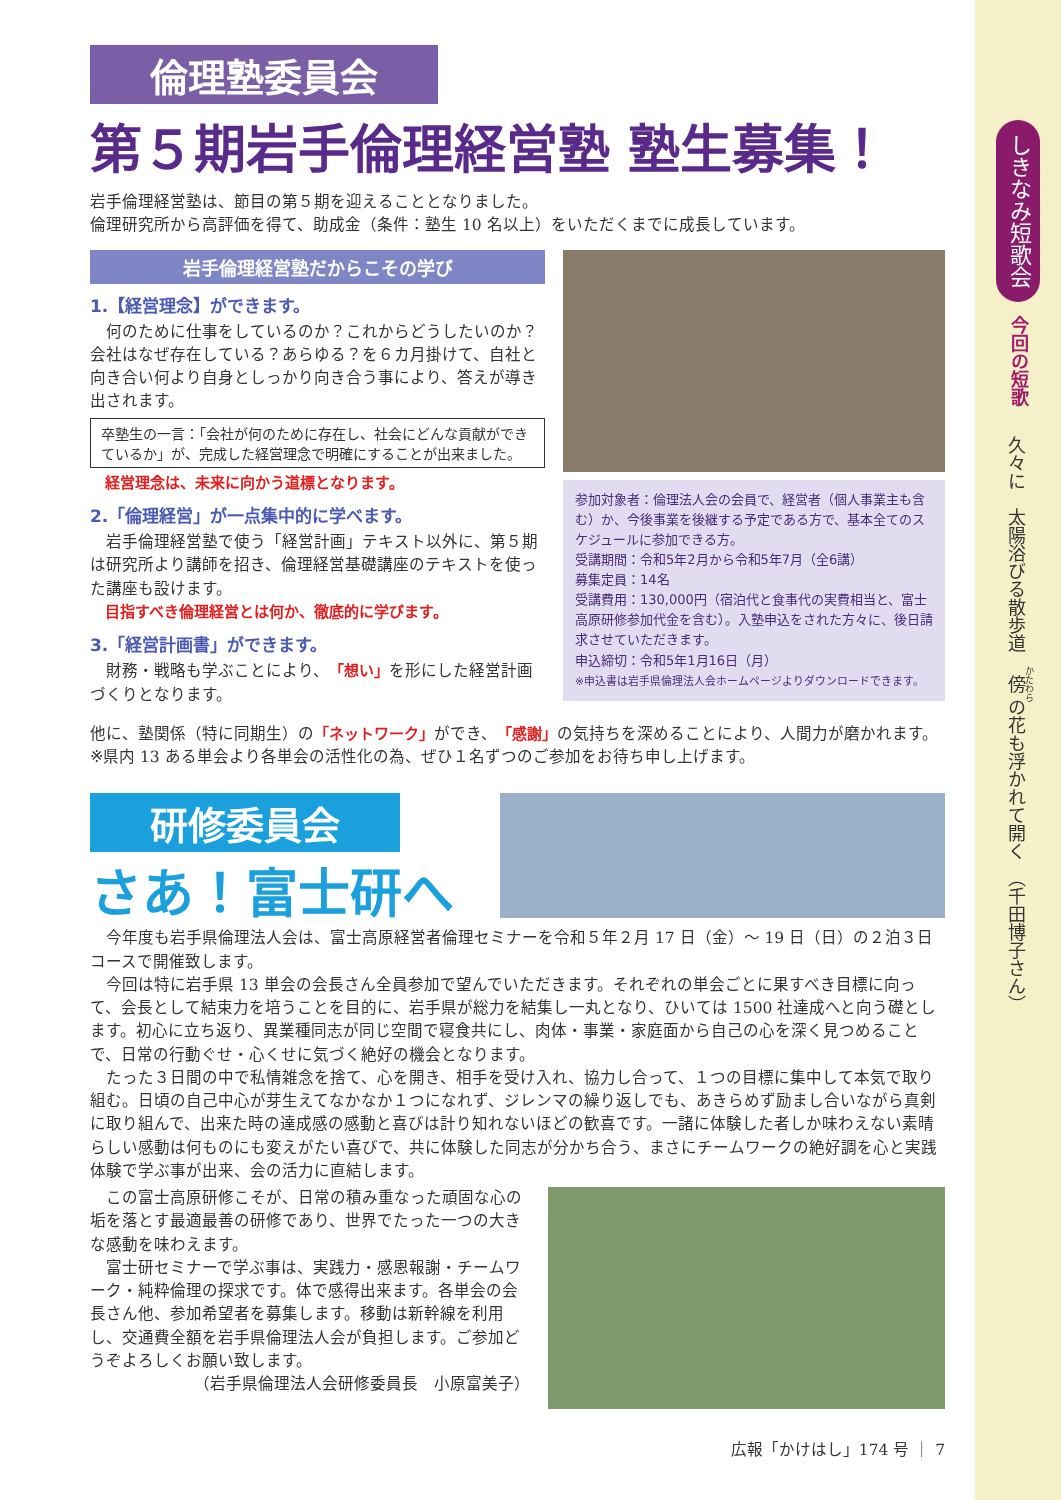倫理塾委員会
第５期岩手倫理経営塾 塾生募集！
岩手倫理経営塾は、節目の第５期を迎えることとなりました。
倫理研究所から高評価を得て、助成金（条件：塾生 10 名以上）をいただくまでに成長しています。
岩手倫理経営塾だからこその学び
1.【経営理念】ができます。
　何のために仕事をしているのか？これからどうしたいのか？会社はなぜ存在している？あらゆる？を６カ月掛けて、自社と向き合い何より自身としっかり向き合う事により、答えが導き出されます。
卒塾生の一言：「会社が何のために存在し、社会にどんな貢献ができているか」が、完成した経営理念で明確にすることが出来ました。
　経営理念は、未来に向かう道標となります。
2.「倫理経営」が一点集中的に学べます。
　岩手倫理経営塾で使う「経営計画」テキスト以外に、第５期は研究所より講師を招き、倫理経営基礎講座のテキストを使った講座も設けます。
　目指すべき倫理経営とは何か、徹底的に学びます。
3.「経営計画書」ができます。
　財務・戦略も学ぶことにより、「想い」を形にした経営計画づくりとなります。
参加対象者：倫理法人会の会員で、経営者（個人事業主も含む）か、今後事業を後継する予定である方で、基本全てのスケジュールに参加できる方。
受講期間：令和5年2月から令和5年7月（全6講）
募集定員：14名
受講費用：130,000円（宿泊代と食事代の実費相当と、富士高原研修参加代金を含む）。入塾申込をされた方々に、後日請求させていただきます。
申込締切：令和5年1月16日（月）
※申込書は岩手県倫理法人会ホームページよりダウンロードできます。
他に、塾関係（特に同期生）の「ネットワーク」ができ、「感謝」の気持ちを深めることにより、人間力が磨かれます。
※県内 13 ある単会より各単会の活性化の為、ぜひ１名ずつのご参加をお待ち申し上げます。
研修委員会
さあ！富士研へ
　今年度も岩手県倫理法人会は、富士高原経営者倫理セミナーを令和５年２月 17 日（金）～ 19 日（日）の２泊３日コースで開催致します。
　今回は特に岩手県 13 単会の会長さん全員参加で望んでいただきます。それぞれの単会ごとに果すべき目標に向って、会長として結束力を培うことを目的に、岩手県が総力を結集し一丸となり、ひいては 1500 社達成へと向う礎とします。初心に立ち返り、異業種同志が同じ空間で寝食共にし、肉体・事業・家庭面から自己の心を深く見つめることで、日常の行動ぐせ・心くせに気づく絶好の機会となります。
　たった３日間の中で私情雑念を捨て、心を開き、相手を受け入れ、協力し合って、１つの目標に集中して本気で取り組む。日頃の自己中心が芽生えてなかなか１つになれず、ジレンマの繰り返しでも、あきらめず励まし合いながら真剣に取り組んで、出来た時の達成感の感動と喜びは計り知れないほどの歓喜です。一諸に体験した者しか味わえない素晴らしい感動は何ものにも変えがたい喜びで、共に体験した同志が分かち合う、まさにチームワークの絶好調を心と実践体験で学ぶ事が出来、会の活力に直結します。
　この富士高原研修こそが、日常の積み重なった頑固な心の垢を落とす最適最善の研修であり、世界でたった一つの大きな感動を味わえます。
　富士研セミナーで学ぶ事は、実践力・感恩報謝・チームワーク・純粋倫理の探求です。体で感得出来ます。各単会の会長さん他、参加希望者を募集します。移動は新幹線を利用し、交通費全額を岩手県倫理法人会が負担します。ご参加どうぞよろしくお願い致します。
（岩手県倫理法人会研修委員長　小原富美子）
広報「かけはし」174 号 ｜ 7
しきなみ短歌会
今回の短歌
久々に　太陽浴びる散歩道　傍の花も浮かれて開く　（千田博子さん）